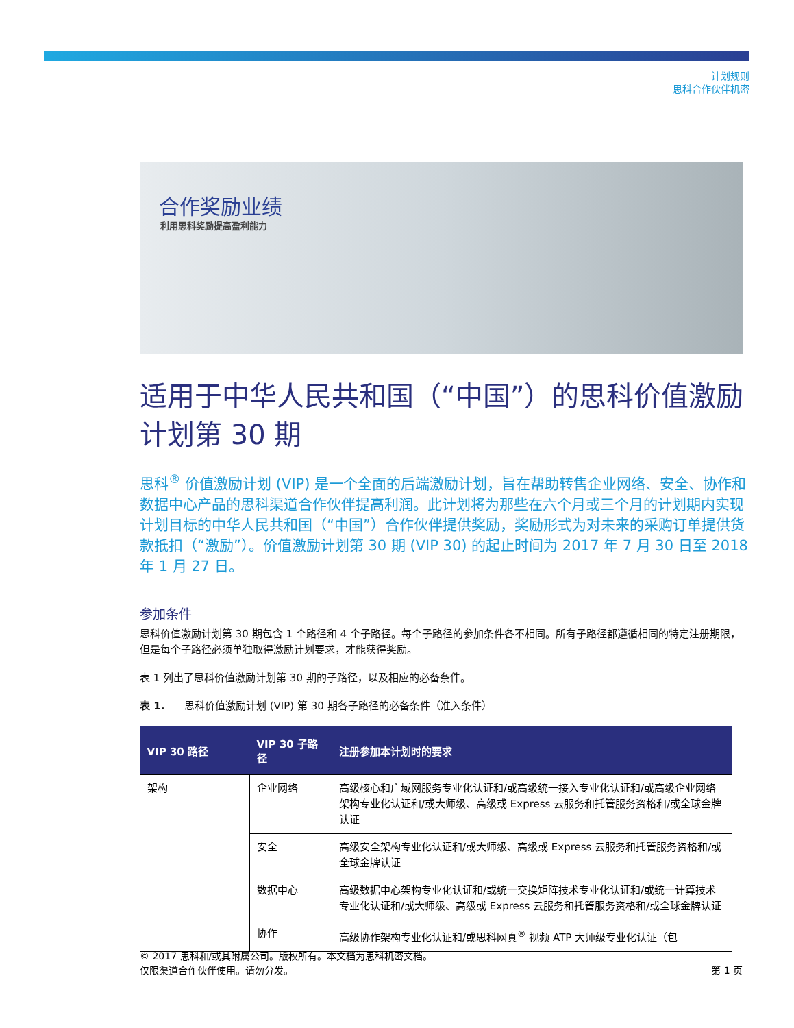计划规则
思科合作伙伴机密
合作奖励业绩
利用思科奖励提高盈利能力
适用于中华人民共和国（“中国”）的思科价值激励计划第 30 期
思科<sup>®</sup> 价值激励计划 (VIP) 是一个全面的后端激励计划，旨在帮助转售企业网络、安全、协作和数据中心产品的思科渠道合作伙伴提高利润。此计划将为那些在六个月或三个月的计划期内实现计划目标的中华人民共和国（“中国”）合作伙伴提供奖励，奖励形式为对未来的采购订单提供货款抵扣（“激励”）。价值激励计划第 30 期 (VIP 30) 的起止时间为 2017 年 7 月 30 日至 2018 年 1 月 27 日。
参加条件
思科价值激励计划第 30 期包含 1 个路径和 4 个子路径。每个子路径的参加条件各不相同。所有子路径都遵循相同的特定注册期限，但是每个子路径必须单独取得激励计划要求，才能获得奖励。
表 1 列出了思科价值激励计划第 30 期的子路径，以及相应的必备条件。
表 1. 思科价值激励计划 (VIP) 第 30 期各子路径的必备条件（准入条件）
| VIP 30 路径 | VIP 30 子路径 | 注册参加本计划时的要求 |
| --- | --- | --- |
| 架构 | 企业网络 | 高级核心和广域网服务专业化认证和/或高级统一接入专业化认证和/或高级企业网络架构专业化认证和/或大师级、高级或 Express 云服务和托管服务资格和/或全球金牌认证 |
| | 安全 | 高级安全架构专业化认证和/或大师级、高级或 Express 云服务和托管服务资格和/或全球金牌认证 |
| | 数据中心 | 高级数据中心架构专业化认证和/或统一交换矩阵技术专业化认证和/或统一计算技术专业化认证和/或大师级、高级或 Express 云服务和托管服务资格和/或全球金牌认证 |
| | 协作 | 高级协作架构专业化认证和/或思科网真<sup>®</sup> 视频 ATP 大师级专业化认证（包 |
© 2017 思科和/或其附属公司。版权所有。本文档为思科机密文档。
仅限渠道合作伙伴使用。请勿分发。 第 1 页